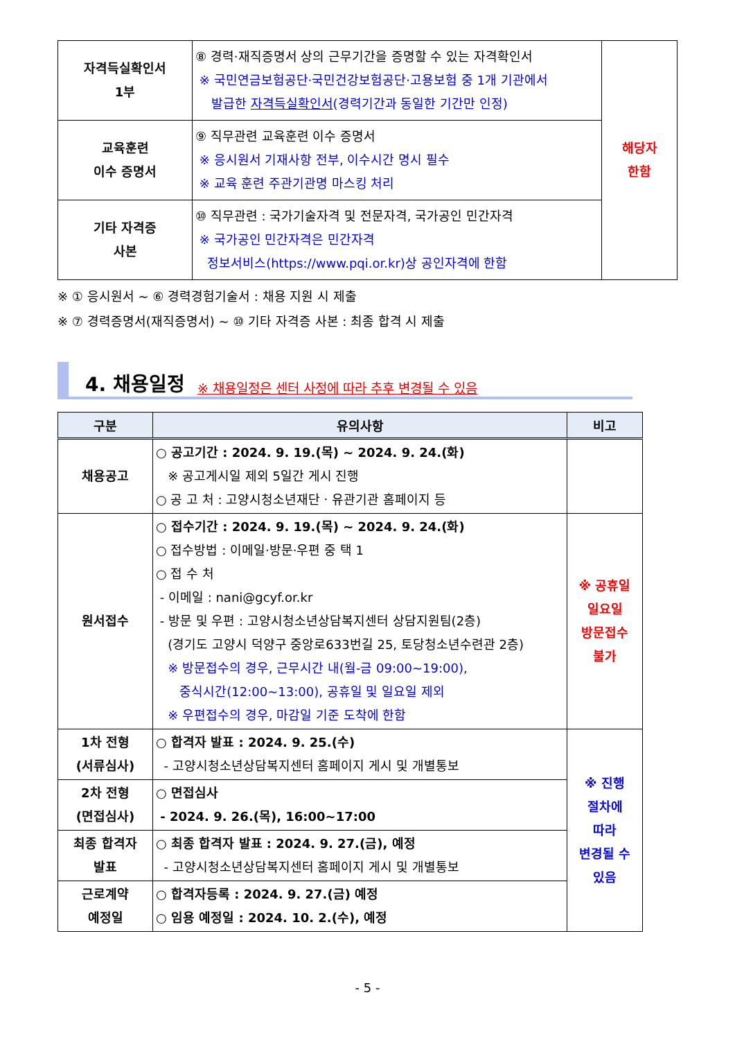| 자격득실확인서 1부 | ⑧ 경력·재직증명서 상의 근무기간을 증명할 수 있는 자격확인서 ※ 국민연금보험공단·국민건강보험공단·고용보험 중 1개 기관에서 발급한 자격득실확인서 (경력기간과 동일한 기간만 인정) | 해당자 한함 |
| 교육훈련 이수 증명서 | ⑨ 직무관련 교육훈련 이수 증명서 ※ 응시원서 기재사항 전부, 이수시간 명시 필수 ※ 교육 훈련 주관기관명 마스킹 처리 | |
| 기타 자격증 사본 | ⑩ 직무관련 : 국가기술자격 및 전문자격, 국가공인 민간자격 ※ 국가공인 민간자격은 민간자격 정보서비스(https://www.pqi.or.kr)상 공인자격에 한함 | |
※ ① 응시원서 ~ ⑥ 경력경험기술서 : 채용 지원 시 제출
※ ⑦ 경력증명서(재직증명서) ~ ⑩ 기타 자격증 사본 : 최종 합격 시 제출
4. 채용일정 ※ 채용일정은 센터 사정에 따라 추후 변경될 수 있음
| 구분 | 유의사항 | 비고 |
| --- | --- | --- |
| 채용공고 | ○ 공고기간 : 2024. 9. 19.(목) ~ 2024. 9. 24.(화) ※ 공고게시일 제외 5일간 게시 진행 ○ 공 고 처 : 고양시청소년재단ㆍ유관기관 홈페이지 등 | |
| 원서접수 | ○ 접수기간 : 2024. 9. 19.(목) ~ 2024. 9. 24.(화) ○ 접수방법 : 이메일·방문·우편 중 택 1 ○ 접 수 처 - 이메일 : nani@gcyf.or.kr - 방문 및 우편 : 고양시청소년상담복지센터 상담지원팀(2층) (경기도 고양시 덕양구 중앙로633번길 25, 토당청소년수련관 2층) ※ 방문접수의 경우, 근무시간 내(월-금 09:00~19:00), 중식시간(12:00~13:00), 공휴일 및 일요일 제외 ※ 우편접수의 경우, 마감일 기준 도착에 한함 | ※ 공휴일 일요일 방문접수 불가 |
| 1차 전형 (서류심사) | ○ 합격자 발표 : 2024. 9. 25.(수) - 고양시청소년상담복지센터 홈페이지 게시 및 개별통보 | ※ 진행 절차에 따라 변경될 수 있음 |
| 2차 전형 (면접심사) | ○ 면접심사 - 2024. 9. 26.(목), 16:00~17:00 | |
| 최종 합격자 발표 | ○ 최종 합격자 발표 : 2024. 9. 27.(금), 예정 - 고양시청소년상담복지센터 홈페이지 게시 및 개별통보 | |
| 근로계약 예정일 | ○ 합격자등록 : 2024. 9. 27.(금) 예정 ○ 임용 예정일 : 2024. 10. 2.(수), 예정 | |
- 5 -